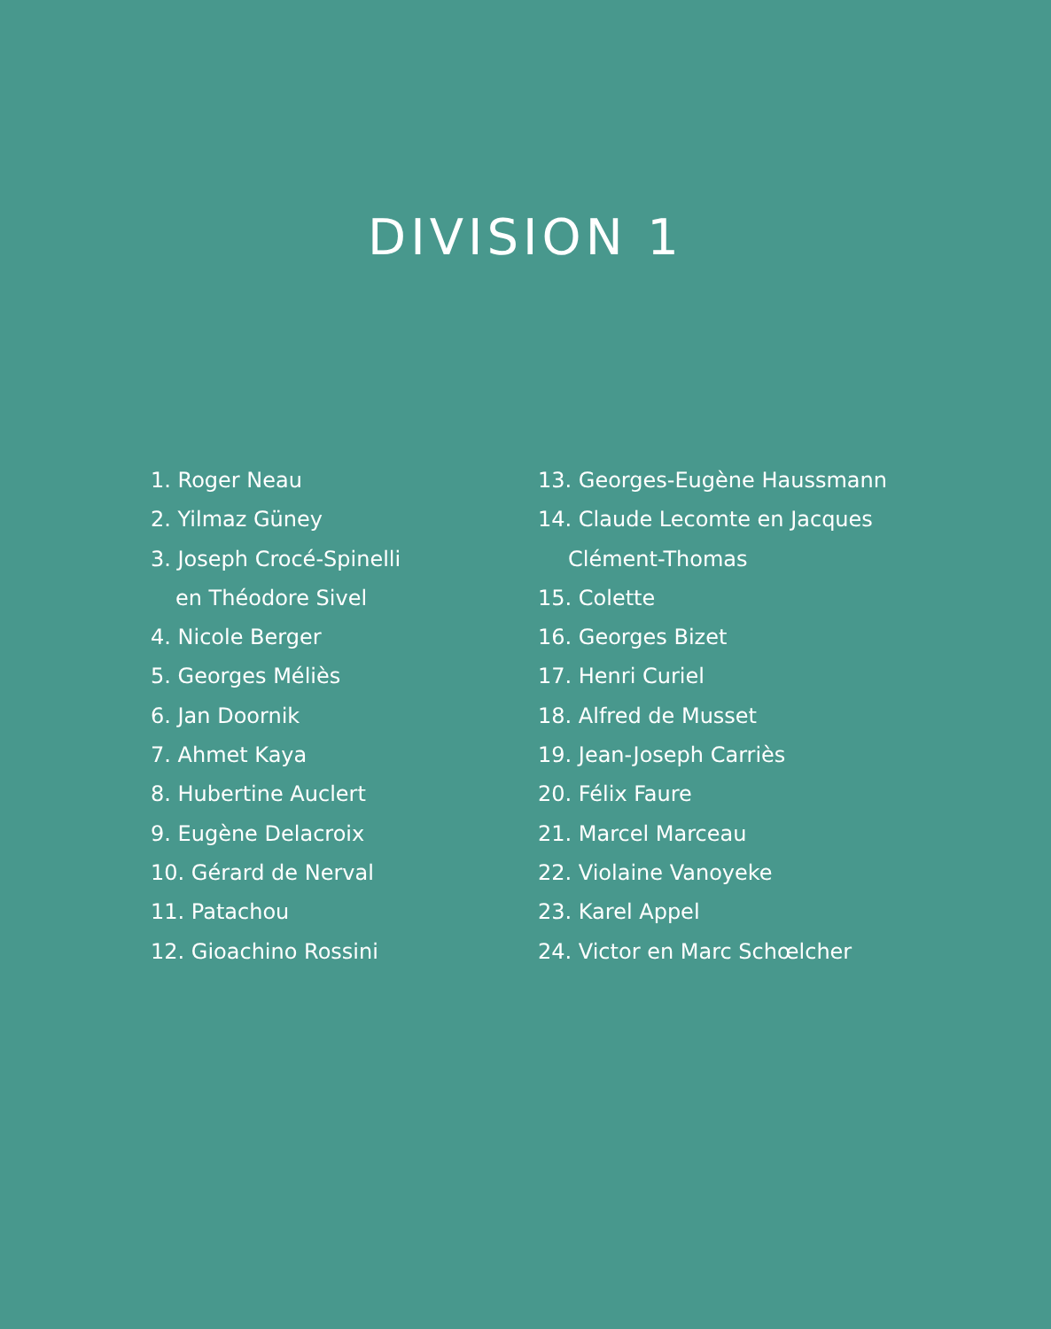DIVISION 1
1. Roger Neau
2. Yilmaz Güney
3. Joseph Crocé-Spinelli
en Théodore Sivel
4. Nicole Berger
5. Georges Méliès
6. Jan Doornik
7. Ahmet Kaya
8. Hubertine Auclert
9. Eugène Delacroix
10. Gérard de Nerval
11. Patachou
12. Gioachino Rossini
13. Georges-Eugène Haussmann
14. Claude Lecomte en Jacques
Clément-Thomas
15. Colette
16. Georges Bizet
17. Henri Curiel
18. Alfred de Musset
19. Jean-Joseph Carriès
20. Félix Faure
21. Marcel Marceau
22. Violaine Vanoyeke
23. Karel Appel
24. Victor en Marc Schœlcher